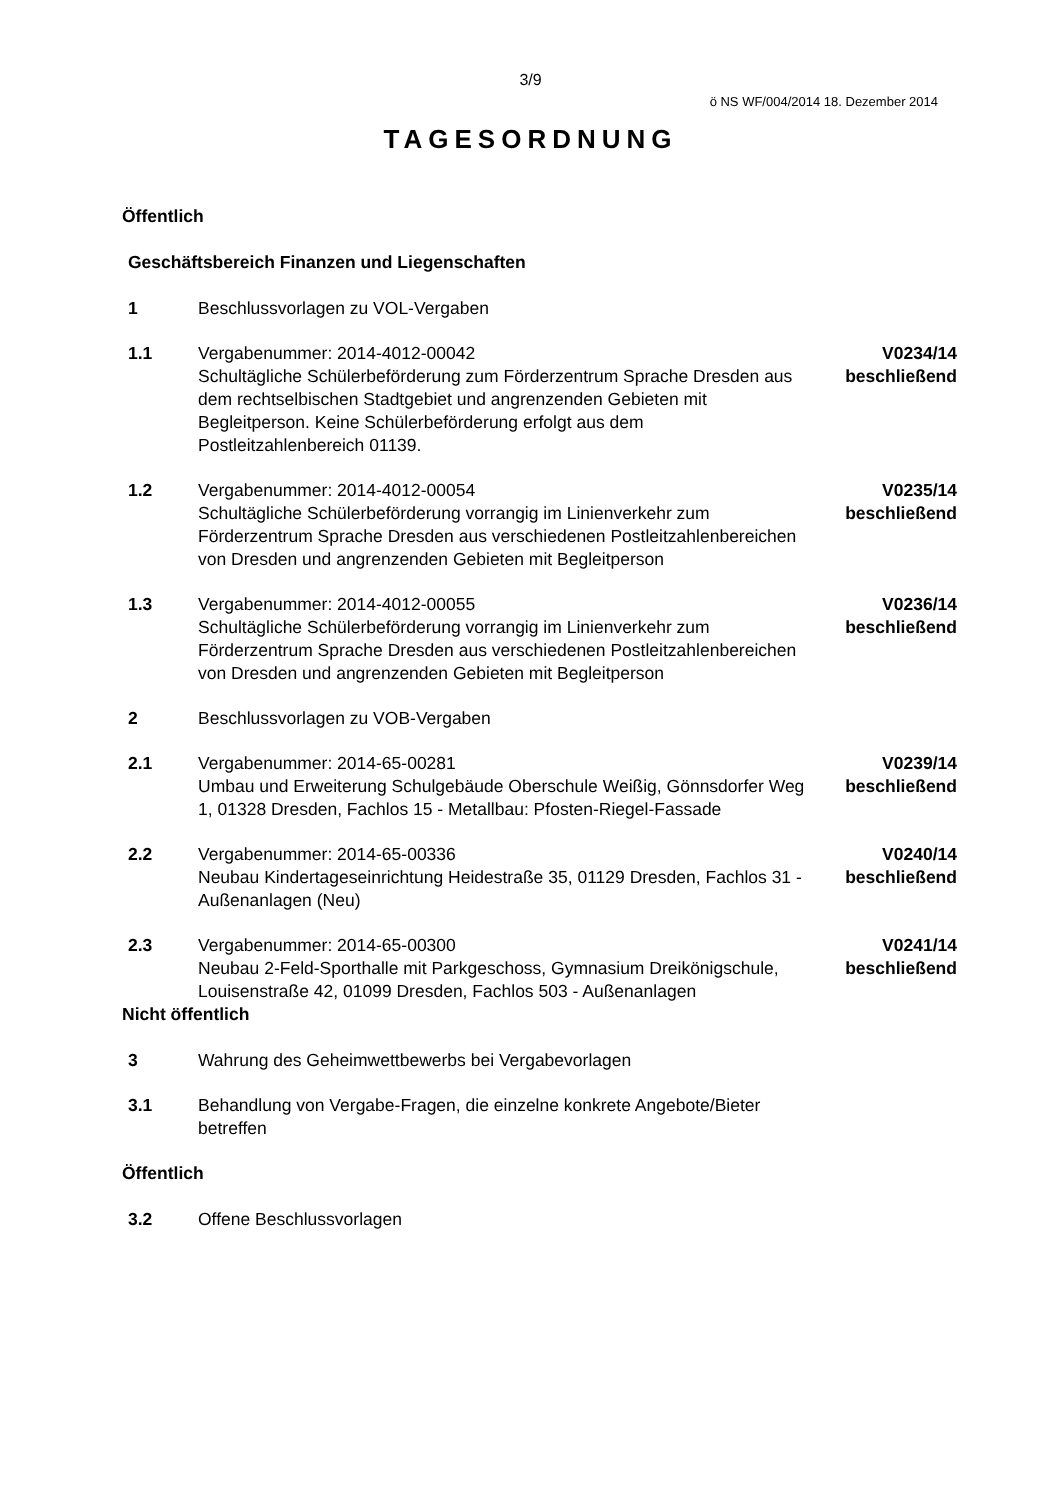3/9
ö NS WF/004/2014 18. Dezember 2014
TAGESORDNUNG
Öffentlich
Geschäftsbereich Finanzen und Liegenschaften
1 Beschlussvorlagen zu VOL-Vergaben
1.1 Vergabenummer: 2014-4012-00042
Schultägliche Schülerbeförderung zum Förderzentrum Sprache Dresden aus dem rechtselbischen Stadtgebiet und angrenzenden Gebieten mit Begleitperson. Keine Schülerbeförderung erfolgt aus dem Postleitzahlenbereich 01139.
V0234/14
beschließend
1.2 Vergabenummer: 2014-4012-00054
Schultägliche Schülerbeförderung vorrangig im Linienverkehr zum Förderzentrum Sprache Dresden aus verschiedenen Postleitzahlenbereichen von Dresden und angrenzenden Gebieten mit Begleitperson
V0235/14
beschließend
1.3 Vergabenummer: 2014-4012-00055
Schultägliche Schülerbeförderung vorrangig im Linienverkehr zum Förderzentrum Sprache Dresden aus verschiedenen Postleitzahlenbereichen von Dresden und angrenzenden Gebieten mit Begleitperson
V0236/14
beschließend
2 Beschlussvorlagen zu VOB-Vergaben
2.1 Vergabenummer: 2014-65-00281
Umbau und Erweiterung Schulgebäude Oberschule Weißig, Gönnsdorfer Weg 1, 01328 Dresden, Fachlos 15 - Metallbau: Pfosten-Riegel-Fassade
V0239/14
beschließend
2.2 Vergabenummer: 2014-65-00336
Neubau Kindertageseinrichtung Heidestraße 35, 01129 Dresden, Fachlos 31 - Außenanlagen (Neu)
V0240/14
beschließend
2.3 Vergabenummer: 2014-65-00300
Neubau 2-Feld-Sporthalle mit Parkgeschoss, Gymnasium Dreikönigschule, Louisenstraße 42, 01099 Dresden, Fachlos 503 - Außenanlagen
V0241/14
beschließend
Nicht öffentlich
3 Wahrung des Geheimwettbewerbs bei Vergabevorlagen
3.1 Behandlung von Vergabe-Fragen, die einzelne konkrete Angebote/Bieter betreffen
Öffentlich
3.2 Offene Beschlussvorlagen